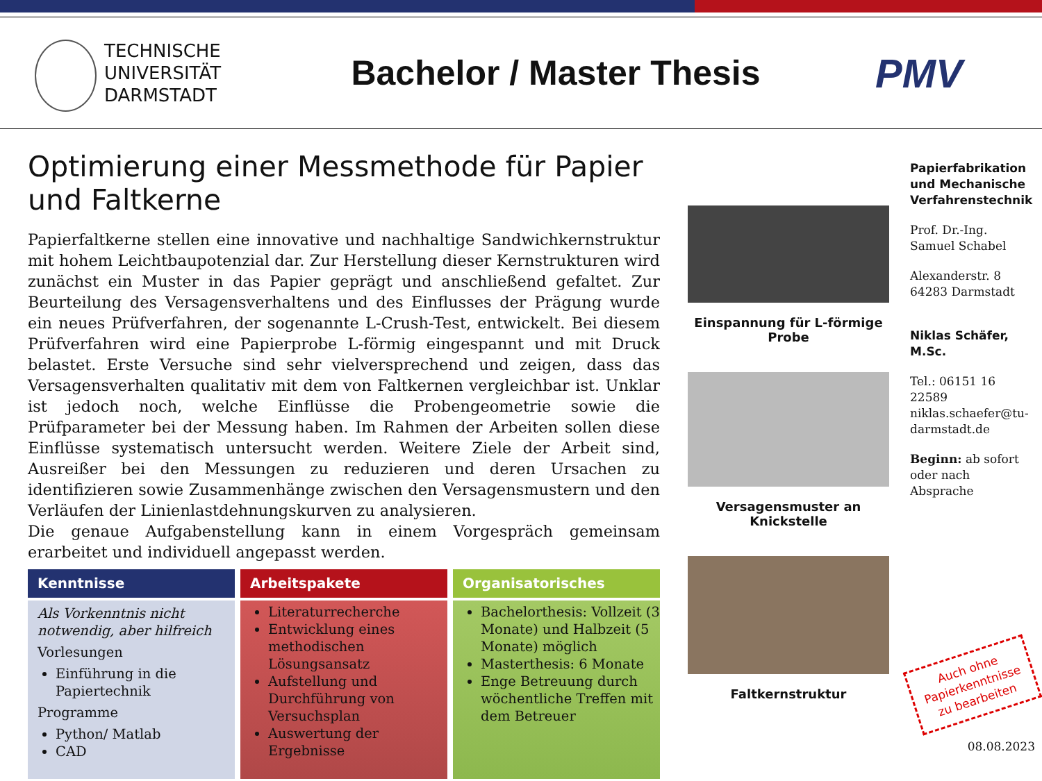TECHNISCHE
UNIVERSITÄT
DARMSTADT
Bachelor / Master Thesis
PMV
Optimierung einer Messmethode für Papier und Faltkerne
Papierfaltkerne stellen eine innovative und nachhaltige Sandwichkernstruktur mit hohem Leichtbaupotenzial dar. Zur Herstellung dieser Kernstrukturen wird zunächst ein Muster in das Papier geprägt und anschließend gefaltet. Zur Beurteilung des Versagensverhaltens und des Einflusses der Prägung wurde ein neues Prüfverfahren, der sogenannte L-Crush-Test, entwickelt. Bei diesem Prüfverfahren wird eine Papierprobe L-förmig eingespannt und mit Druck belastet. Erste Versuche sind sehr vielversprechend und zeigen, dass das Versagensverhalten qualitativ mit dem von Faltkernen vergleichbar ist. Unklar ist jedoch noch, welche Einflüsse die Probengeometrie sowie die Prüfparameter bei der Messung haben. Im Rahmen der Arbeiten sollen diese Einflüsse systematisch untersucht werden. Weitere Ziele der Arbeit sind, Ausreißer bei den Messungen zu reduzieren und deren Ursachen zu identifizieren sowie Zusammenhänge zwischen den Versagensmustern und den Verläufen der Linienlastdehnungskurven zu analysieren.
Die genaue Aufgabenstellung kann in einem Vorgespräch gemeinsam erarbeitet und individuell angepasst werden.
Kenntnisse
Als Vorkenntnis nicht notwendig, aber hilfreich
Vorlesungen
Einführung in die Papiertechnik
Programme
Python/ Matlab
CAD
Arbeitspakete
Literaturrecherche
Entwicklung eines methodischen Lösungsansatz
Aufstellung und Durchführung von Versuchsplan
Auswertung der Ergebnisse
Organisatorisches
Bachelorthesis: Vollzeit (3 Monate) und Halbzeit (5 Monate) möglich
Masterthesis: 6 Monate
Enge Betreuung durch wöchentliche Treffen mit dem Betreuer
Einspannung für L-förmige Probe
Versagensmuster an Knickstelle
Faltkernstruktur
Papierfabrikation und Mechanische Verfahrenstechnik
Prof. Dr.-Ing. Samuel Schabel
Alexanderstr. 8
64283 Darmstadt
Niklas Schäfer, M.Sc.
Tel.: 06151 16 22589
niklas.schaefer@tu-darmstadt.de
Beginn: ab sofort oder nach Absprache
Auch ohne Papierkenntnisse zu bearbeiten
08.08.2023